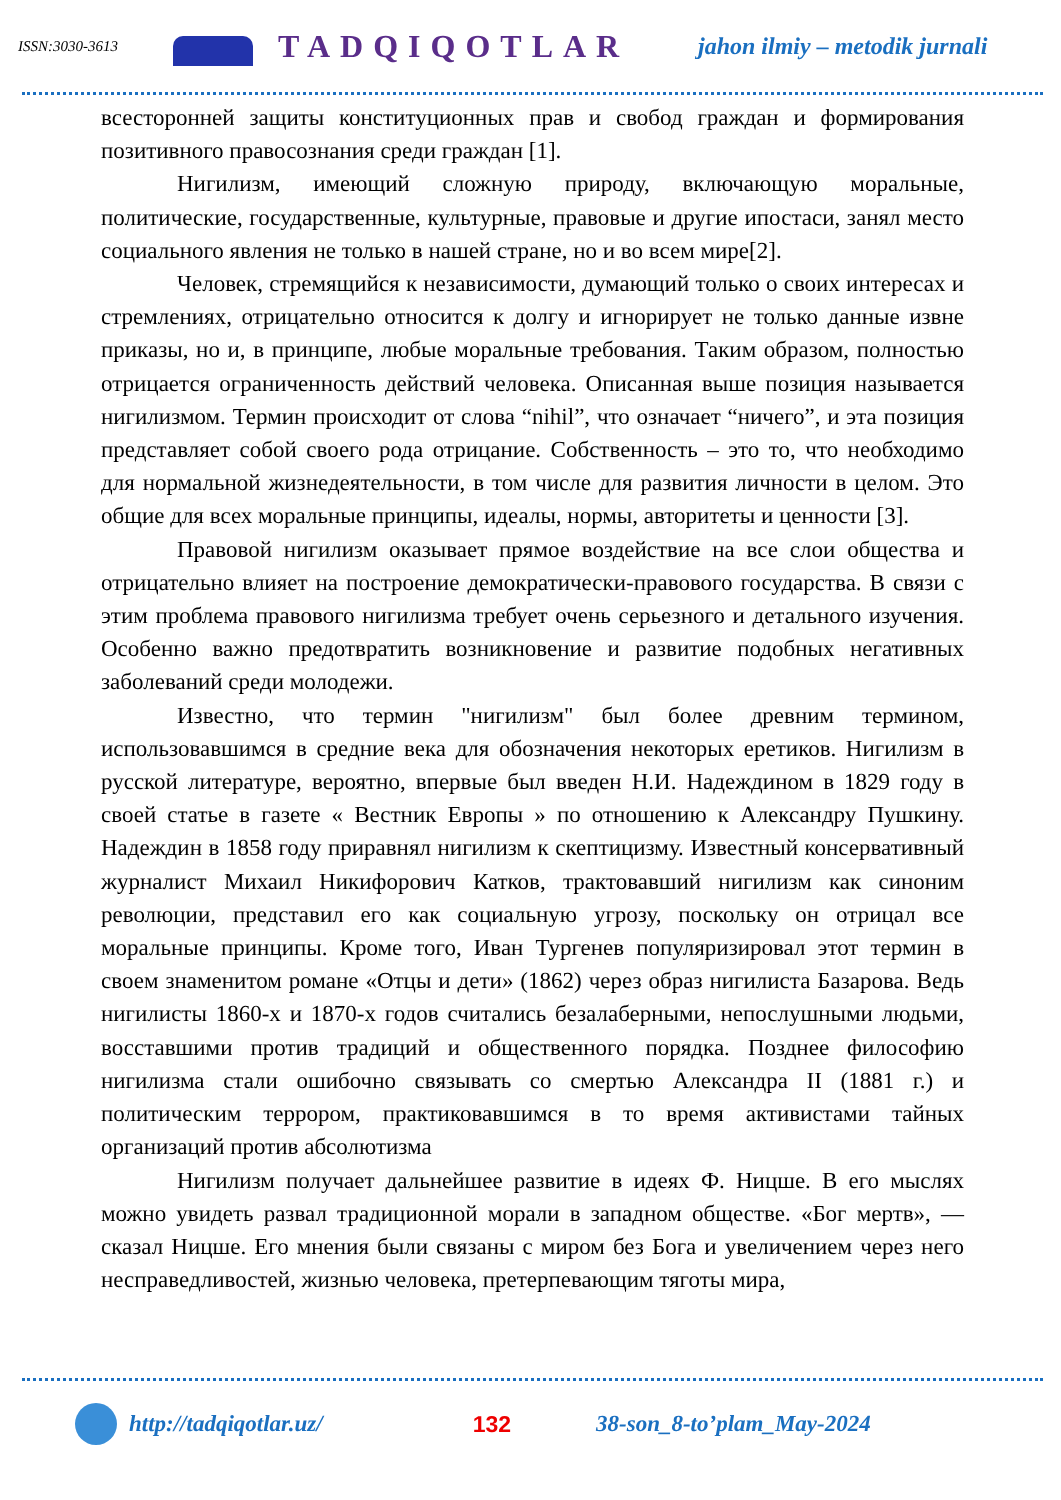ISSN:3030-3613
TADQIQOTLAR jahon ilmiy – metodik jurnali
всесторонней защиты конституционных прав и свобод граждан и формирования позитивного правосознания среди граждан [1].
Нигилизм, имеющий сложную природу, включающую моральные, политические, государственные, культурные, правовые и другие ипостаси, занял место социального явления не только в нашей стране, но и во всем мире[2].
Человек, стремящийся к независимости, думающий только о своих интересах и стремлениях, отрицательно относится к долгу и игнорирует не только данные извне приказы, но и, в принципе, любые моральные требования. Таким образом, полностью отрицается ограниченность действий человека. Описанная выше позиция называется нигилизмом. Термин происходит от слова “nihil”, что означает “ничего”, и эта позиция представляет собой своего рода отрицание. Собственность – это то, что необходимо для нормальной жизнедеятельности, в том числе для развития личности в целом. Это общие для всех моральные принципы, идеалы, нормы, авторитеты и ценности [3].
Правовой нигилизм оказывает прямое воздействие на все слои общества и отрицательно влияет на построение демократически-правового государства. В связи с этим проблема правового нигилизма требует очень серьезного и детального изучения. Особенно важно предотвратить возникновение и развитие подобных негативных заболеваний среди молодежи.
Известно, что термин "нигилизм" был более древним термином, использовавшимся в средние века для обозначения некоторых еретиков. Нигилизм в русской литературе, вероятно, впервые был введен Н.И. Надеждином в 1829 году в своей статье в газете « Вестник Европы » по отношению к Александру Пушкину. Надеждин в 1858 году приравнял нигилизм к скептицизму. Известный консервативный журналист Михаил Никифорович Катков, трактовавший нигилизм как синоним революции, представил его как социальную угрозу, поскольку он отрицал все моральные принципы. Кроме того, Иван Тургенев популяризировал этот термин в своем знаменитом романе «Отцы и дети» (1862) через образ нигилиста Базарова. Ведь нигилисты 1860-х и 1870-х годов считались безалаберными, непослушными людьми, восставшими против традиций и общественного порядка. Позднее философию нигилизма стали ошибочно связывать со смертью Александра II (1881 г.) и политическим террором, практиковавшимся в то время активистами тайных организаций против абсолютизма
Нигилизм получает дальнейшее развитие в идеях Ф. Ницше. В его мыслях можно увидеть развал традиционной морали в западном обществе. «Бог мертв», — сказал Ницше. Его мнения были связаны с миром без Бога и увеличением через него несправедливостей, жизнью человека, претерпевающим тяготы мира,
http://tadqiqotlar.uz/ 132 38-son_8-to’plam_May-2024